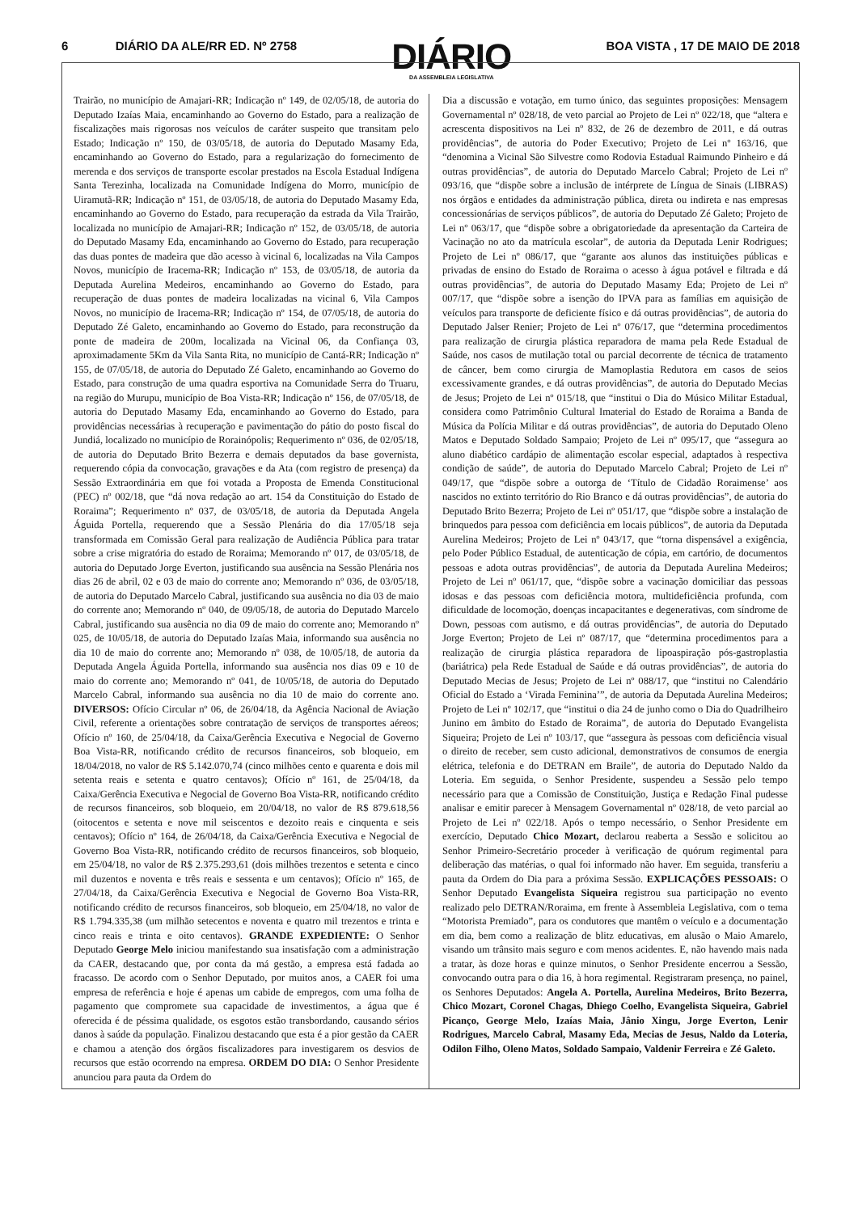6 DIÁRIO DA ALE/RR ED. Nº 2758
DIÁRIO
DA ASSEMBLEIA LEGISLATIVA
BOA VISTA , 17 DE MAIO DE 2018
Trairão, no município de Amajari-RR; Indicação nº 149, de 02/05/18, de autoria do Deputado Izaías Maia, encaminhando ao Governo do Estado, para a realização de fiscalizações mais rigorosas nos veículos de caráter suspeito que transitam pelo Estado; Indicação nº 150, de 03/05/18, de autoria do Deputado Masamy Eda, encaminhando ao Governo do Estado, para a regularização do fornecimento de merenda e dos serviços de transporte escolar prestados na Escola Estadual Indígena Santa Terezinha, localizada na Comunidade Indígena do Morro, município de Uiramutã-RR; Indicação nº 151, de 03/05/18, de autoria do Deputado Masamy Eda, encaminhando ao Governo do Estado, para recuperação da estrada da Vila Trairão, localizada no município de Amajari-RR; Indicação nº 152, de 03/05/18, de autoria do Deputado Masamy Eda, encaminhando ao Governo do Estado, para recuperação das duas pontes de madeira que dão acesso à vicinal 6, localizadas na Vila Campos Novos, município de Iracema-RR; Indicação nº 153, de 03/05/18, de autoria da Deputada Aurelina Medeiros, encaminhando ao Governo do Estado, para recuperação de duas pontes de madeira localizadas na vicinal 6, Vila Campos Novos, no município de Iracema-RR; Indicação nº 154, de 07/05/18, de autoria do Deputado Zé Galeto, encaminhando ao Governo do Estado, para reconstrução da ponte de madeira de 200m, localizada na Vicinal 06, da Confiança 03, aproximadamente 5Km da Vila Santa Rita, no município de Cantá-RR; Indicação nº 155, de 07/05/18, de autoria do Deputado Zé Galeto, encaminhando ao Governo do Estado, para construção de uma quadra esportiva na Comunidade Serra do Truaru, na região do Murupu, município de Boa Vista-RR; Indicação nº 156, de 07/05/18, de autoria do Deputado Masamy Eda, encaminhando ao Governo do Estado, para providências necessárias à recuperação e pavimentação do pátio do posto fiscal do Jundiá, localizado no município de Rorainópolis; Requerimento nº 036, de 02/05/18, de autoria do Deputado Brito Bezerra e demais deputados da base governista, requerendo cópia da convocação, gravações e da Ata (com registro de presença) da Sessão Extraordinária em que foi votada a Proposta de Emenda Constitucional (PEC) nº 002/18, que “dá nova redação ao art. 154 da Constituição do Estado de Roraima”; Requerimento nº 037, de 03/05/18, de autoria da Deputada Angela Águida Portella, requerendo que a Sessão Plenária do dia 17/05/18 seja transformada em Comissão Geral para realização de Audiência Pública para tratar sobre a crise migratória do estado de Roraima; Memorando nº 017, de 03/05/18, de autoria do Deputado Jorge Everton, justificando sua ausência na Sessão Plenária nos dias 26 de abril, 02 e 03 de maio do corrente ano; Memorando nº 036, de 03/05/18, de autoria do Deputado Marcelo Cabral, justificando sua ausência no dia 03 de maio do corrente ano; Memorando nº 040, de 09/05/18, de autoria do Deputado Marcelo Cabral, justificando sua ausência no dia 09 de maio do corrente ano; Memorando nº 025, de 10/05/18, de autoria do Deputado Izaías Maia, informando sua ausência no dia 10 de maio do corrente ano; Memorando nº 038, de 10/05/18, de autoria da Deputada Angela Águida Portella, informando sua ausência nos dias 09 e 10 de maio do corrente ano; Memorando nº 041, de 10/05/18, de autoria do Deputado Marcelo Cabral, informando sua ausência no dia 10 de maio do corrente ano. DIVERSOS: Ofício Circular nº 06, de 26/04/18, da Agência Nacional de Aviação Civil, referente a orientações sobre contratação de serviços de transportes aéreos; Ofício nº 160, de 25/04/18, da Caixa/Gerência Executiva e Negocial de Governo Boa Vista-RR, notificando crédito de recursos financeiros, sob bloqueio, em 18/04/2018, no valor de R$ 5.142.070,74 (cinco milhões cento e quarenta e dois mil setenta reais e setenta e quatro centavos); Ofício nº 161, de 25/04/18, da Caixa/Gerência Executiva e Negocial de Governo Boa Vista-RR, notificando crédito de recursos financeiros, sob bloqueio, em 20/04/18, no valor de R$ 879.618,56 (oitocentos e setenta e nove mil seiscentos e dezoito reais e cinquenta e seis centavos); Ofício nº 164, de 26/04/18, da Caixa/Gerência Executiva e Negocial de Governo Boa Vista-RR, notificando crédito de recursos financeiros, sob bloqueio, em 25/04/18, no valor de R$ 2.375.293,61 (dois milhões trezentos e setenta e cinco mil duzentos e noventa e três reais e sessenta e um centavos); Ofício nº 165, de 27/04/18, da Caixa/Gerência Executiva e Negocial de Governo Boa Vista-RR, notificando crédito de recursos financeiros, sob bloqueio, em 25/04/18, no valor de R$ 1.794.335,38 (um milhão setecentos e noventa e quatro mil trezentos e trinta e cinco reais e trinta e oito centavos). GRANDE EXPEDIENTE: O Senhor Deputado George Melo iniciou manifestando sua insatisfação com a administração da CAER, destacando que, por conta da má gestão, a empresa está fadada ao fracasso. De acordo com o Senhor Deputado, por muitos anos, a CAER foi uma empresa de referência e hoje é apenas um cabide de empregos, com uma folha de pagamento que compromete sua capacidade de investimentos, a água que é oferecida é de péssima qualidade, os esgotos estão transbordando, causando sérios danos à saúde da população. Finalizou destacando que esta é a pior gestão da CAER e chamou a atenção dos órgãos fiscalizadores para investigarem os desvios de recursos que estão ocorrendo na empresa. ORDEM DO DIA: O Senhor Presidente anunciou para pauta da Ordem do
Dia a discussão e votação, em turno único, das seguintes proposições: Mensagem Governamental nº 028/18, de veto parcial ao Projeto de Lei nº 022/18, que “altera e acrescenta dispositivos na Lei nº 832, de 26 de dezembro de 2011, e dá outras providências”, de autoria do Poder Executivo; Projeto de Lei nº 163/16, que “denomina a Vicinal São Silvestre como Rodovia Estadual Raimundo Pinheiro e dá outras providências”, de autoria do Deputado Marcelo Cabral; Projeto de Lei nº 093/16, que “dispõe sobre a inclusão de intérprete de Língua de Sinais (LIBRAS) nos órgãos e entidades da administração pública, direta ou indireta e nas empresas concessionárias de serviços públicos”, de autoria do Deputado Zé Galeto; Projeto de Lei nº 063/17, que “dispõe sobre a obrigatoriedade da apresentação da Carteira de Vacinação no ato da matrícula escolar”, de autoria da Deputada Lenir Rodrigues; Projeto de Lei nº 086/17, que “garante aos alunos das instituições públicas e privadas de ensino do Estado de Roraima o acesso à água potável e filtrada e dá outras providências”, de autoria do Deputado Masamy Eda; Projeto de Lei nº 007/17, que “dispõe sobre a isenção do IPVA para as famílias em aquisição de veículos para transporte de deficiente físico e dá outras providências”, de autoria do Deputado Jalser Renier; Projeto de Lei nº 076/17, que “determina procedimentos para realização de cirurgia plástica reparadora de mama pela Rede Estadual de Saúde, nos casos de mutilação total ou parcial decorrente de técnica de tratamento de câncer, bem como cirurgia de Mamoplastia Redutora em casos de seios excessivamente grandes, e dá outras providências”, de autoria do Deputado Mecias de Jesus; Projeto de Lei nº 015/18, que “institui o Dia do Músico Militar Estadual, considera como Patrimônio Cultural Imaterial do Estado de Roraima a Banda de Música da Polícia Militar e dá outras providências”, de autoria do Deputado Oleno Matos e Deputado Soldado Sampaio; Projeto de Lei nº 095/17, que “assegura ao aluno diabético cardápio de alimentação escolar especial, adaptados à respectiva condição de saúde”, de autoria do Deputado Marcelo Cabral; Projeto de Lei nº 049/17, que “dispõe sobre a outorga de ‘Título de Cidadão Roraimense’ aos nascidos no extinto território do Rio Branco e dá outras providências”, de autoria do Deputado Brito Bezerra; Projeto de Lei nº 051/17, que “dispõe sobre a instalação de brinquedos para pessoa com deficiência em locais públicos”, de autoria da Deputada Aurelina Medeiros; Projeto de Lei nº 043/17, que “torna dispensável a exigência, pelo Poder Público Estadual, de autenticação de cópia, em cartório, de documentos pessoas e adota outras providências”, de autoria da Deputada Aurelina Medeiros; Projeto de Lei nº 061/17, que, “dispõe sobre a vacinação domiciliar das pessoas idosas e das pessoas com deficiência motora, multideficiência profunda, com dificuldade de locomoção, doenças incapacitantes e degenerativas, com síndrome de Down, pessoas com autismo, e dá outras providências”, de autoria do Deputado Jorge Everton; Projeto de Lei nº 087/17, que “determina procedimentos para a realização de cirurgia plástica reparadora de lipoaspiração pós-gastroplastia (bariátrica) pela Rede Estadual de Saúde e dá outras providências”, de autoria do Deputado Mecias de Jesus; Projeto de Lei nº 088/17, que “institui no Calendário Oficial do Estado a ‘Virada Feminina’”, de autoria da Deputada Aurelina Medeiros; Projeto de Lei nº 102/17, que “institui o dia 24 de junho como o Dia do Quadrilheiro Junino em âmbito do Estado de Roraima”, de autoria do Deputado Evangelista Siqueira; Projeto de Lei nº 103/17, que “assegura às pessoas com deficiência visual o direito de receber, sem custo adicional, demonstrativos de consumos de energia elétrica, telefonia e do DETRAN em Braile”, de autoria do Deputado Naldo da Loteria. Em seguida, o Senhor Presidente, suspendeu a Sessão pelo tempo necessário para que a Comissão de Constituição, Justiça e Redação Final pudesse analisar e emitir parecer à Mensagem Governamental nº 028/18, de veto parcial ao Projeto de Lei nº 022/18. Após o tempo necessário, o Senhor Presidente em exercício, Deputado Chico Mozart, declarou reaberta a Sessão e solicitou ao Senhor Primeiro-Secretário proceder à verificação de quórum regimental para deliberação das matérias, o qual foi informado não haver. Em seguida, transferiu a pauta da Ordem do Dia para a próxima Sessão. EXPLICAÇÕES PESSOAIS: O Senhor Deputado Evangelista Siqueira registrou sua participação no evento realizado pelo DETRAN/Roraima, em frente à Assembleia Legislativa, com o tema “Motorista Premiado”, para os condutores que mantêm o veículo e a documentação em dia, bem como a realização de blitz educativas, em alusão o Maio Amarelo, visando um trânsito mais seguro e com menos acidentes. E, não havendo mais nada a tratar, às doze horas e quinze minutos, o Senhor Presidente encerrou a Sessão, convocando outra para o dia 16, à hora regimental. Registraram presença, no painel, os Senhores Deputados: Angela A. Portella, Aurelina Medeiros, Brito Bezerra, Chico Mozart, Coronel Chagas, Dhiego Coelho, Evangelista Siqueira, Gabriel Picanço, George Melo, Izaías Maia, Jânio Xingu, Jorge Everton, Lenir Rodrigues, Marcelo Cabral, Masamy Eda, Mecias de Jesus, Naldo da Loteria, Odilon Filho, Oleno Matos, Soldado Sampaio, Valdenir Ferreira e Zé Galeto.